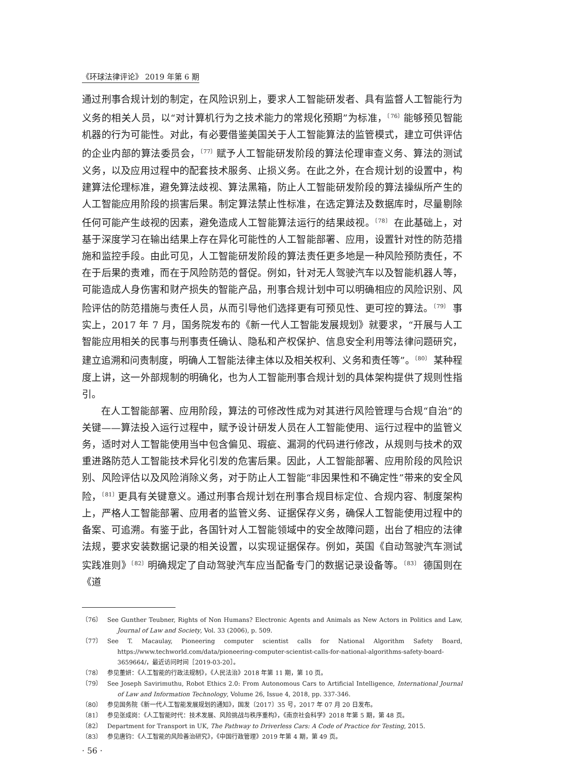《环球法律评论》 2019 年第 6 期
通过刑事合规计划的制定，在风险识别上，要求人工智能研发者、具有监督人工智能行为义务的相关人员，以“对计算机行为之技术能力的常规化预期”为标准，<sup>〔76〕</sup>能够预见智能机器的行为可能性。对此，有必要借鉴美国关于人工智能算法的监管模式，建立可供评估的企业内部的算法委员会，<sup>〔77〕</sup>赋予人工智能研发阶段的算法伦理审查义务、算法的测试义务，以及应用过程中的配套技术服务、止损义务。在此之外，在合规计划的设置中，构建算法伦理标准，避免算法歧视、算法黑箱，防止人工智能研发阶段的算法操纵所产生的人工智能应用阶段的损害后果。制定算法禁止性标准，在选定算法及数据库时，尽量剔除任何可能产生歧视的因素，避免造成人工智能算法运行的结果歧视。<sup>〔78〕</sup> 在此基础上，对基于深度学习在输出结果上存在异化可能性的人工智能部署、应用，设置针对性的防范措施和监控手段。由此可见，人工智能研发阶段的算法责任更多地是一种风险预防责任，不在于后果的责难，而在于风险防范的督促。例如，针对无人驾驶汽车以及智能机器人等，可能造成人身伤害和财产损失的智能产品，刑事合规计划中可以明确相应的风险识别、风险评估的防范措施与责任人员，从而引导他们选择更有可预见性、更可控的算法。<sup>〔79〕</sup> 事实上，2017 年 7 月，国务院发布的《新一代人工智能发展规划》就要求，“开展与人工智能应用相关的民事与刑事责任确认、隐私和产权保护、信息安全利用等法律问题研究，建立追溯和问责制度，明确人工智能法律主体以及相关权利、义务和责任等”。<sup>〔80〕</sup> 某种程度上讲，这一外部规制的明确化，也为人工智能刑事合规计划的具体架构提供了规则性指引。
在人工智能部署、应用阶段，算法的可修改性成为对其进行风险管理与合规“自治”的关键——算法投入运行过程中，赋予设计研发人员在人工智能使用、运行过程中的监管义务，适时对人工智能使用当中包含偏见、瑕疵、漏洞的代码进行修改，从规则与技术的双重进路防范人工智能技术异化引发的危害后果。因此，人工智能部署、应用阶段的风险识别、风险评估以及风险消除义务，对于防止人工智能“非因果性和不确定性”带来的安全风险，<sup>〔81〕</sup>更具有关键意义。通过刑事合规计划在刑事合规目标定位、合规内容、制度架构上，严格人工智能部署、应用者的监管义务、证据保存义务，确保人工智能使用过程中的备案、可追溯。有鉴于此，各国针对人工智能领域中的安全故障问题，出台了相应的法律法规，要求安装数据记录的相关设置，以实现证据保存。例如，英国《自动驾驶汽车测试实践准则》<sup>〔82〕</sup>明确规定了自动驾驶汽车应当配备专门的数据记录设备等。<sup>〔83〕</sup> 德国则在《道
〔76〕 See Gunther Teubner, Rights of Non Humans? Electronic Agents and Animals as New Actors in Politics and Law, Journal of Law and Society, Vol. 33 (2006), p. 509.
〔77〕 See T. Macaulay, Pioneering computer scientist calls for National Algorithm Safety Board, https://www.techworld.com/data/pioneering-computer-scientist-calls-for-national-algorithms-safety-board-3659664/，最近访问时间［2019-03-20］。
〔78〕 参见董妍：《人工智能的行政法规制》，《人民法治》2018 年第 11 期，第 10 页。
〔79〕 See Joseph Savirimuthu, Robot Ethics 2.0: From Autonomous Cars to Artificial Intelligence, International Journal of Law and Information Technology, Volume 26, Issue 4, 2018, pp. 337-346.
〔80〕 参见国务院《新一代人工智能发展规划的通知》，国发〔2017〕35 号，2017 年 07 月 20 日发布。
〔81〕 参见张成岗：《人工智能时代：技术发展、风险挑战与秩序重构》，《南京社会科学》2018 年第 5 期，第 48 页。
〔82〕 Department for Transport in UK, The Pathway to Driverless Cars: A Code of Practice for Testing, 2015.
〔83〕 参见唐钧：《人工智能的风险善治研究》，《中国行政管理》2019 年第 4 期，第 49 页。
· 56 ·